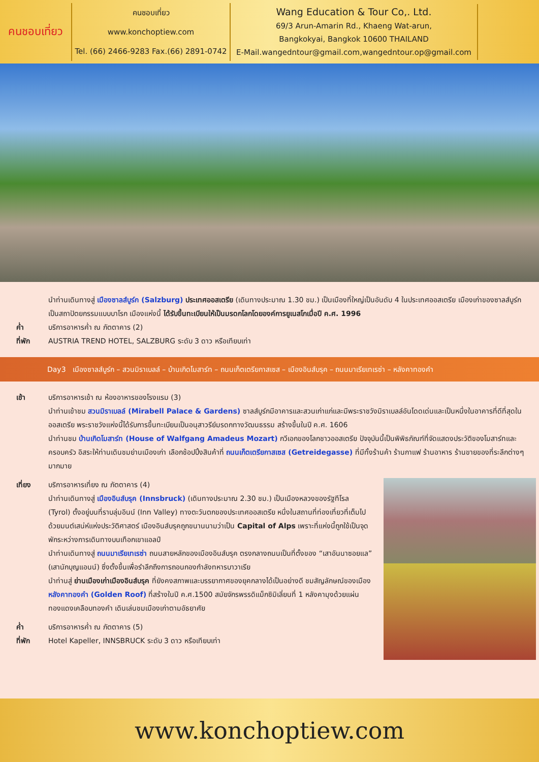คนชอบเที่ยว
คนชอบเที่ยว
www.konchoptiew.com
Tel. (66) 2466-9283 Fax.(66) 2891-0742
Wang Education & Tour Co,. Ltd.
69/3 Arun-Amarin Rd., Khaeng Wat-arun,
Bangkokyai, Bangkok 10600 THAILAND
E-Mail.wangedntour@gmail.com,wangedntour.op@gmail.com
นำท่านเดินทางสู่ เมืองซาลส์บูร์ก (Salzburg) ประเทศออสเตรีย (เดินทางประมาณ 1.30 ชม.) เป็นเมืองที่ใหญ่เป็นอันดับ 4 ในประเทศออสเตรีย เมืองเก่าของซาลส์บูร์กเป็นสถาปัตยกรรมแบบบาโรก เมืองแห่งนี้ ได้รับขึ้นทะเบียนให้เป็นมรดกโลกโดยองค์การยูเนสโกเมื่อปี ค.ศ. 1996
ค่ำ บริการอาหารค่ำ ณ ภัตตาคาร (2)
ที่พัก AUSTRIA TREND HOTEL, SALZBURG ระดับ 3 ดาว หรือเทียบเท่า
Day3 เมืองซาลส์บูร์ก – สวนมิราเบลล์ – บ้านเกิดโมสาร์ท – ถนนเก็ตเตรียกาสเซส – เมืองอินส์บรุค – ถนนมาเรียเทเรซ่า – หลังคาทองคำ
เช้า บริการอาหารเช้า ณ ห้องอาหารของโรงแรม (3)
นำท่านเข้าชม สวนมิราเบลล์ (Mirabell Palace & Gardens) ซาลส์บูร์กมีอาคารและสวนเก่าแก่และมีพระราชวังมิราเบลล์อันโดดเด่นและเป็นหนึ่งในอาคารที่ดีที่สุดในออสเตรีย พระราชวังแห่งนี้ได้รับการขึ้นทะเบียนเป็นอนุสาวรีย์มรดกทางวัฒนธรรม สร้างขึ้นในปี ค.ศ. 1606
นำท่านชม บ้านเกิดโมสาร์ท (House of Walfgang Amadeus Mozart) กวีเอกของโลกชาวออสเตรีย ปัจจุบันนี้เป็นพิพิธภัณฑ์ที่จัดแสดงประวัติของโมสาร์ทและครอบครัว อิสระให้ท่านเดินชมย่านเมืองเก่า เลือกช้อปปิ้งสินค้าที่ ถนนเก็ตเตรียกาสเซส (Getreidegasse) ที่มีทั้งร้านค้า ร้านกาแฟ ร้านอาหาร ร้านขายของที่ระลึกต่างๆ มากมาย
เที่ยง บริการอาหารเที่ยง ณ ภัตตาคาร (4)
นำท่านเดินทางสู่ เมืองอินส์บรุค (Innsbruck) (เดินทางประมาณ 2.30 ชม.) เป็นเมืองหลวงของรัฐทีโรล (Tyrol) ตั้งอยู่บนที่ราบลุ่มอินน์ (Inn Valley) ทางตะวันตกของประเทศออสเตรีย หนึ่งในสถานที่ท่องเที่ยวที่เต็มไปด้วยมนต์เสน่ห์แห่งประวัติศาสตร์ เมืองอินส์บรุคถูกขนานนามว่าเป็น Capital of Alps เพราะที่แห่งนี้ถูกใช้เป็นจุดพักระหว่างการเดินทางบนเทือกเขาแอลป์
นำท่านเดินทางสู่ ถนนมาเรียเทเรซ่า ถนนสายหลักของเมืองอินส์บรุค ตรงกลางถนนเป็นที่ตั้งของ “เสาอันนาซอยแล” (เสานักบุญแอนน์) ซึ่งตั้งขึ้นเพื่อรำลึกถึงการถอนกองกำลังทหารบาวาเรีย
นำท่านสู่ ย่านเมืองเก่าเมืองอินส์บรุค ที่ยังคงสภาพและบรรยากาศของยุคกลางได้เป็นอย่างดี ชมสัญลักษณ์ของเมือง หลังคาทองคำ (Golden Roof) ที่สร้างในปี ค.ศ.1500 สมัยจักรพรรดิแม็กซิมิเลี่ยนที่ 1 หลังคามุงด้วยแผ่นทองแดงเคลือบทองคำ เดินเล่นชมเมืองเก่าตามอัธยาศัย
ค่ำ บริการอาหารค่ำ ณ ภัตตาคาร (5)
ที่พัก Hotel Kapeller, INNSBRUCK ระดับ 3 ดาว หรือเทียบเท่า
www.konchoptiew.com